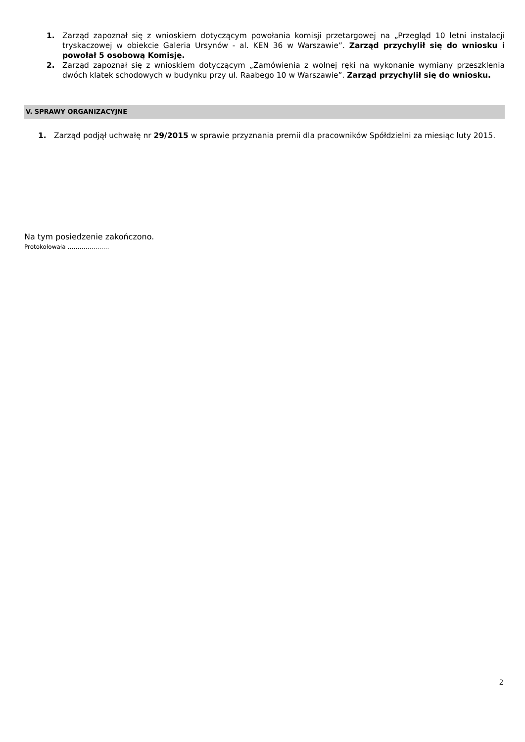1. Zarząd zapoznał się z wnioskiem dotyczącym powołania komisji przetargowej na „Przegląd 10 letni instalacji tryskaczowej w obiekcie Galeria Ursynów - al. KEN 36 w Warszawie”. Zarząd przychylił się do wniosku i powołał 5 osobową Komisję.
2. Zarząd zapoznał się z wnioskiem dotyczącym „Zamówienia z wolnej ręki na wykonanie wymiany przeszklenia dwóch klatek schodowych w budynku przy ul. Raabego 10 w Warszawie”. Zarząd przychylił się do wniosku.
V. SPRAWY ORGANIZACYJNE
1. Zarząd podjął uchwałę nr 29/2015 w sprawie przyznania premii dla pracowników Spółdzielni za miesiąc luty 2015.
Na tym posiedzenie zakończono.
Protokołowała …………………
2